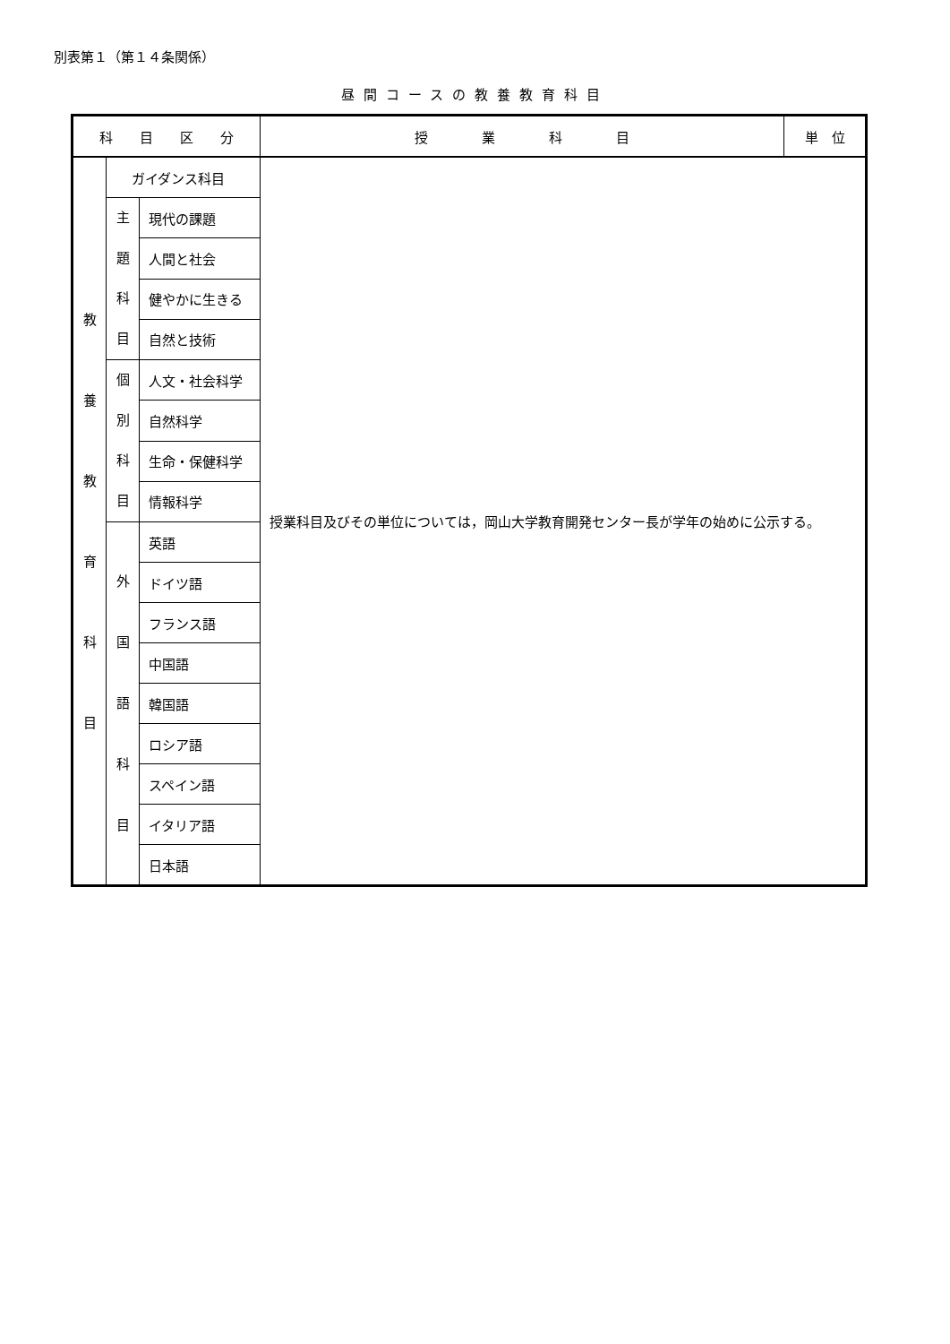別表第１（第１４条関係）
昼間コースの教養教育科目
| 科 目 区 分 | | | 授 業 科 目 | 単 位 |
| --- | --- | --- | --- | --- |
| 教 養 教 育 科 目 | ガイダンス科目 | | 授業科目及びその単位については，岡山大学教育開発センター長が学年の始めに公示する。 | |
| | 主 題 科 目 | 現代の課題 | | |
| | | 人間と社会 | | |
| | | 健やかに生きる | | |
| | | 自然と技術 | | |
| | 個 別 科 目 | 人文・社会科学 | | |
| | | 自然科学 | | |
| | | 生命・保健科学 | | |
| | | 情報科学 | | |
| | 外 国 語 科 目 | 英語 | | |
| | | ドイツ語 | | |
| | | フランス語 | | |
| | | 中国語 | | |
| | | 韓国語 | | |
| | | ロシア語 | | |
| | | スペイン語 | | |
| | | イタリア語 | | |
| | | 日本語 | | |